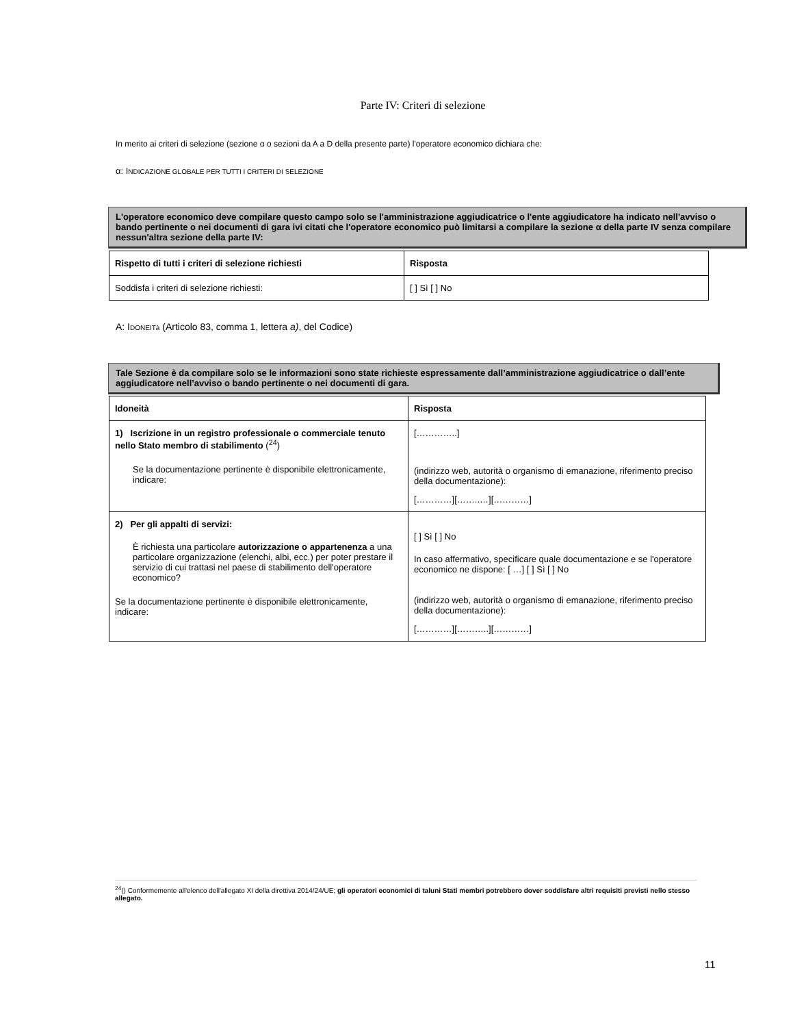Parte IV: Criteri di selezione
In merito ai criteri di selezione (sezione α o sezioni da A a D della presente parte) l'operatore economico dichiara che:
α: INDICAZIONE GLOBALE PER TUTTI I CRITERI DI SELEZIONE
L'operatore economico deve compilare questo campo solo se l'amministrazione aggiudicatrice o l'ente aggiudicatore ha indicato nell'avviso o bando pertinente o nei documenti di gara ivi citati che l'operatore economico può limitarsi a compilare la sezione α della parte IV senza compilare nessun'altra sezione della parte IV:
| Rispetto di tutti i criteri di selezione richiesti | Risposta |
| --- | --- |
| Soddisfa i criteri di selezione richiesti: | [ ] Sì [ ] No |
A: IDONEITà (Articolo 83, comma 1, lettera a), del Codice)
Tale Sezione è da compilare solo se le informazioni sono state richieste espressamente dall’amministrazione aggiudicatrice o dall’ente aggiudicatore nell’avviso o bando pertinente o nei documenti di gara.
| Idoneità | Risposta |
| --- | --- |
| 1) Iscrizione in un registro professionale o commerciale tenuto nello Stato membro di stabilimento (<sup>24</sup>) Se la documentazione pertinente è disponibile elettronicamente, indicare: | […………..] (indirizzo web, autorità o organismo di emanazione, riferimento preciso della documentazione): […………][……..…][…………] |
| 2) Per gli appalti di servizi: È richiesta una particolare autorizzazione o appartenenza a una particolare organizzazione (elenchi, albi, ecc.) per poter prestare il servizio di cui trattasi nel paese di stabilimento dell'operatore economico? Se la documentazione pertinente è disponibile elettronicamente, indicare: | [ ] Sì [ ] No In caso affermativo, specificare quale documentazione e se l'operatore economico ne dispone: [ …] [ ] Sì [ ] No (indirizzo web, autorità o organismo di emanazione, riferimento preciso della documentazione): […………][………..][…………] |
<sup>24</sup> () Conformemente all'elenco dell'allegato XI della direttiva 2014/24/UE; gli operatori economici di taluni Stati membri potrebbero dover soddisfare altri requisiti previsti nello stesso allegato.
11